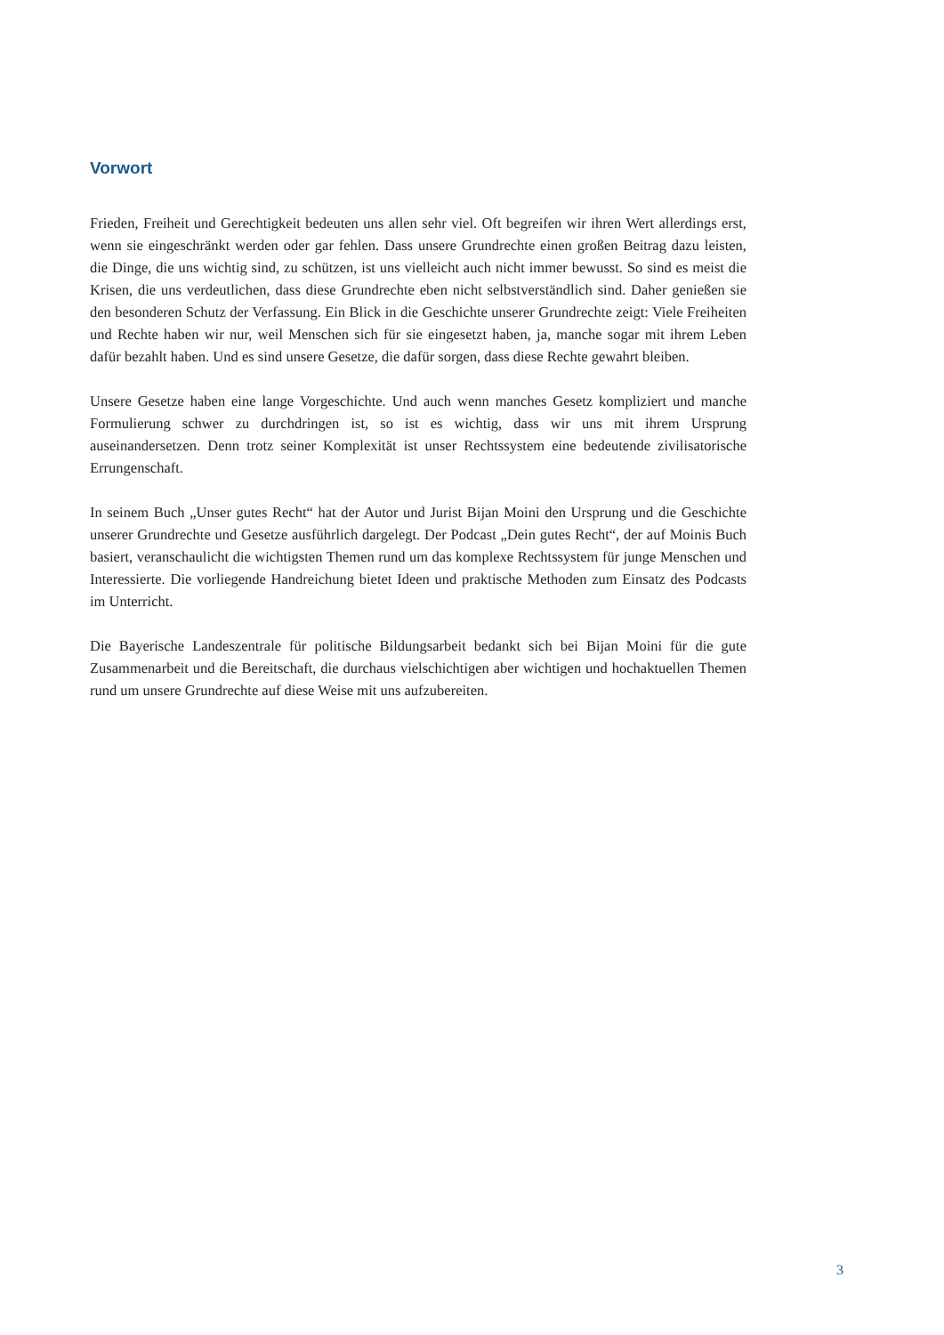Vorwort
Frieden, Freiheit und Gerechtigkeit bedeuten uns allen sehr viel. Oft begreifen wir ihren Wert allerdings erst, wenn sie eingeschränkt werden oder gar fehlen. Dass unsere Grundrechte einen großen Beitrag dazu leisten, die Dinge, die uns wichtig sind, zu schützen, ist uns vielleicht auch nicht immer bewusst. So sind es meist die Krisen, die uns verdeutlichen, dass diese Grundrechte eben nicht selbstverständlich sind. Daher genießen sie den besonderen Schutz der Verfassung. Ein Blick in die Geschichte unserer Grundrechte zeigt: Viele Freiheiten und Rechte haben wir nur, weil Menschen sich für sie eingesetzt haben, ja, manche sogar mit ihrem Leben dafür bezahlt haben. Und es sind unsere Gesetze, die dafür sorgen, dass diese Rechte gewahrt bleiben.
Unsere Gesetze haben eine lange Vorgeschichte. Und auch wenn manches Gesetz kompliziert und manche Formulierung schwer zu durchdringen ist, so ist es wichtig, dass wir uns mit ihrem Ursprung auseinandersetzen. Denn trotz seiner Komplexität ist unser Rechtssystem eine bedeutende zivilisatorische Errungenschaft.
In seinem Buch „Unser gutes Recht“ hat der Autor und Jurist Bijan Moini den Ursprung und die Geschichte unserer Grundrechte und Gesetze ausführlich dargelegt. Der Podcast „Dein gutes Recht“, der auf Moinis Buch basiert, veranschaulicht die wichtigsten Themen rund um das komplexe Rechtssystem für junge Menschen und Interessierte. Die vorliegende Handreichung bietet Ideen und praktische Methoden zum Einsatz des Podcasts im Unterricht.
Die Bayerische Landeszentrale für politische Bildungsarbeit bedankt sich bei Bijan Moini für die gute Zusammenarbeit und die Bereitschaft, die durchaus vielschichtigen aber wichtigen und hochaktuellen Themen rund um unsere Grundrechte auf diese Weise mit uns aufzubereiten.
3